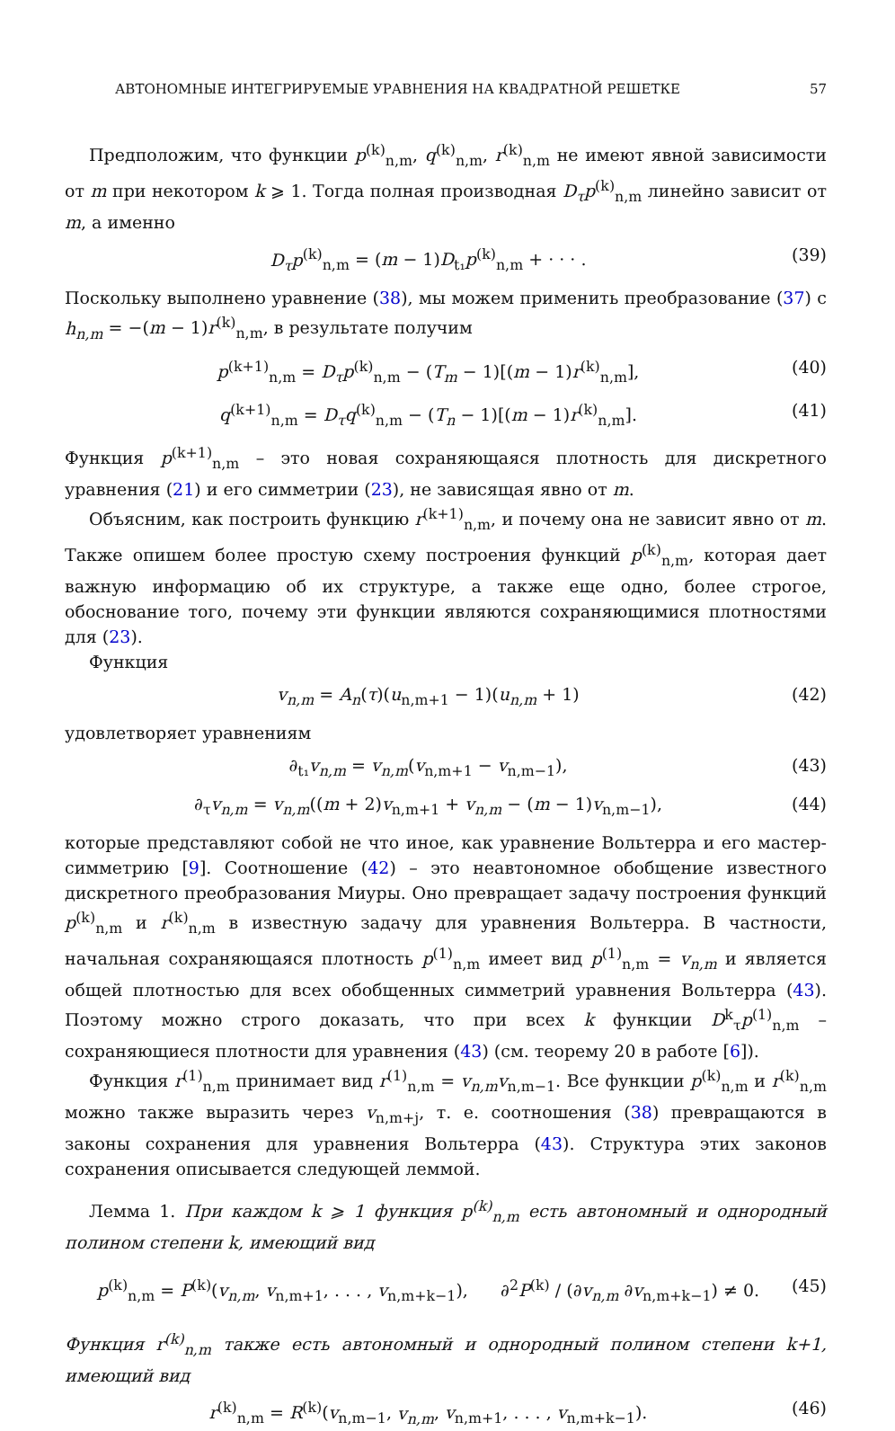АВТОНОМНЫЕ ИНТЕГРИРУЕМЫЕ УРАВНЕНИЯ НА КВАДРАТНОЙ РЕШЕТКЕ 57
Предположим, что функции p<sup>(k)</sup><sub>n,m</sub>, q<sup>(k)</sup><sub>n,m</sub>, r<sup>(k)</sup><sub>n,m</sub> не имеют явной зависимости от m при некотором k ⩾ 1. Тогда полная производная D<sub>τ</sub>p<sup>(k)</sup><sub>n,m</sub> линейно зависит от m, а именно
D<sub>τ</sub>p<sup>(k)</sup><sub>n,m</sub> = (m − 1)D<sub>t₁</sub>p<sup>(k)</sup><sub>n,m</sub> + · · · . (39)
Поскольку выполнено уравнение (38), мы можем применить преобразование (37) с h<sub>n,m</sub> = −(m − 1)r<sup>(k)</sup><sub>n,m</sub>, в результате получим
p<sup>(k+1)</sup><sub>n,m</sub> = D<sub>τ</sub>p<sup>(k)</sup><sub>n,m</sub> − (T<sub>m</sub> − 1)[(m − 1)r<sup>(k)</sup><sub>n,m</sub>], (40)
q<sup>(k+1)</sup><sub>n,m</sub> = D<sub>τ</sub>q<sup>(k)</sup><sub>n,m</sub> − (T<sub>n</sub> − 1)[(m − 1)r<sup>(k)</sup><sub>n,m</sub>]. (41)
Функция p<sup>(k+1)</sup><sub>n,m</sub> – это новая сохраняющаяся плотность для дискретного уравнения (21) и его симметрии (23), не зависящая явно от m.
Объясним, как построить функцию r<sup>(k+1)</sup><sub>n,m</sub>, и почему она не зависит явно от m. Также опишем более простую схему построения функций p<sup>(k)</sup><sub>n,m</sub>, которая дает важную информацию об их структуре, а также еще одно, более строгое, обоснование того, почему эти функции являются сохраняющимися плотностями для (23).
Функция
v<sub>n,m</sub> = A<sub>n</sub>(τ)(u<sub>n,m+1</sub> − 1)(u<sub>n,m</sub> + 1) (42)
удовлетворяет уравнениям
∂<sub>t₁</sub>v<sub>n,m</sub> = v<sub>n,m</sub>(v<sub>n,m+1</sub> − v<sub>n,m−1</sub>), (43)
∂<sub>τ</sub>v<sub>n,m</sub> = v<sub>n,m</sub>((m + 2)v<sub>n,m+1</sub> + v<sub>n,m</sub> − (m − 1)v<sub>n,m−1</sub>), (44)
которые представляют собой не что иное, как уравнение Вольтерра и его мастер-симметрию [9]. Соотношение (42) – это неавтономное обобщение известного дискретного преобразования Миуры. Оно превращает задачу построения функций p<sup>(k)</sup><sub>n,m</sub> и r<sup>(k)</sup><sub>n,m</sub> в известную задачу для уравнения Вольтерра. В частности, начальная сохраняющаяся плотность p<sup>(1)</sup><sub>n,m</sub> имеет вид p<sup>(1)</sup><sub>n,m</sub> = v<sub>n,m</sub> и является общей плотностью для всех обобщенных симметрий уравнения Вольтерра (43). Поэтому можно строго доказать, что при всех k функции D<sup>k</sup><sub>τ</sub>p<sup>(1)</sup><sub>n,m</sub> – сохраняющиеся плотности для уравнения (43) (см. теорему 20 в работе [6]).
Функция r<sup>(1)</sup><sub>n,m</sub> принимает вид r<sup>(1)</sup><sub>n,m</sub> = v<sub>n,m</sub>v<sub>n,m−1</sub>. Все функции p<sup>(k)</sup><sub>n,m</sub> и r<sup>(k)</sup><sub>n,m</sub> можно также выразить через v<sub>n,m+j</sub>, т. е. соотношения (38) превращаются в законы сохранения для уравнения Вольтерра (43). Структура этих законов сохранения описывается следующей леммой.
Лемма 1. При каждом k ⩾ 1 функция p<sup>(k)</sup><sub>n,m</sub> есть автономный и однородный полином степени k, имеющий вид
p<sup>(k)</sup><sub>n,m</sub> = P<sup>(k)</sup>(v<sub>n,m</sub>, v<sub>n,m+1</sub>, . . . , v<sub>n,m+k−1</sub>), ∂<sup>2</sup>P<sup>(k)</sup> / (∂v<sub>n,m</sub> ∂v<sub>n,m+k−1</sub>) ≠ 0. (45)
Функция r<sup>(k)</sup><sub>n,m</sub> также есть автономный и однородный полином степени k+1, имеющий вид
r<sup>(k)</sup><sub>n,m</sub> = R<sup>(k)</sup>(v<sub>n,m−1</sub>, v<sub>n,m</sub>, v<sub>n,m+1</sub>, . . . , v<sub>n,m+k−1</sub>). (46)